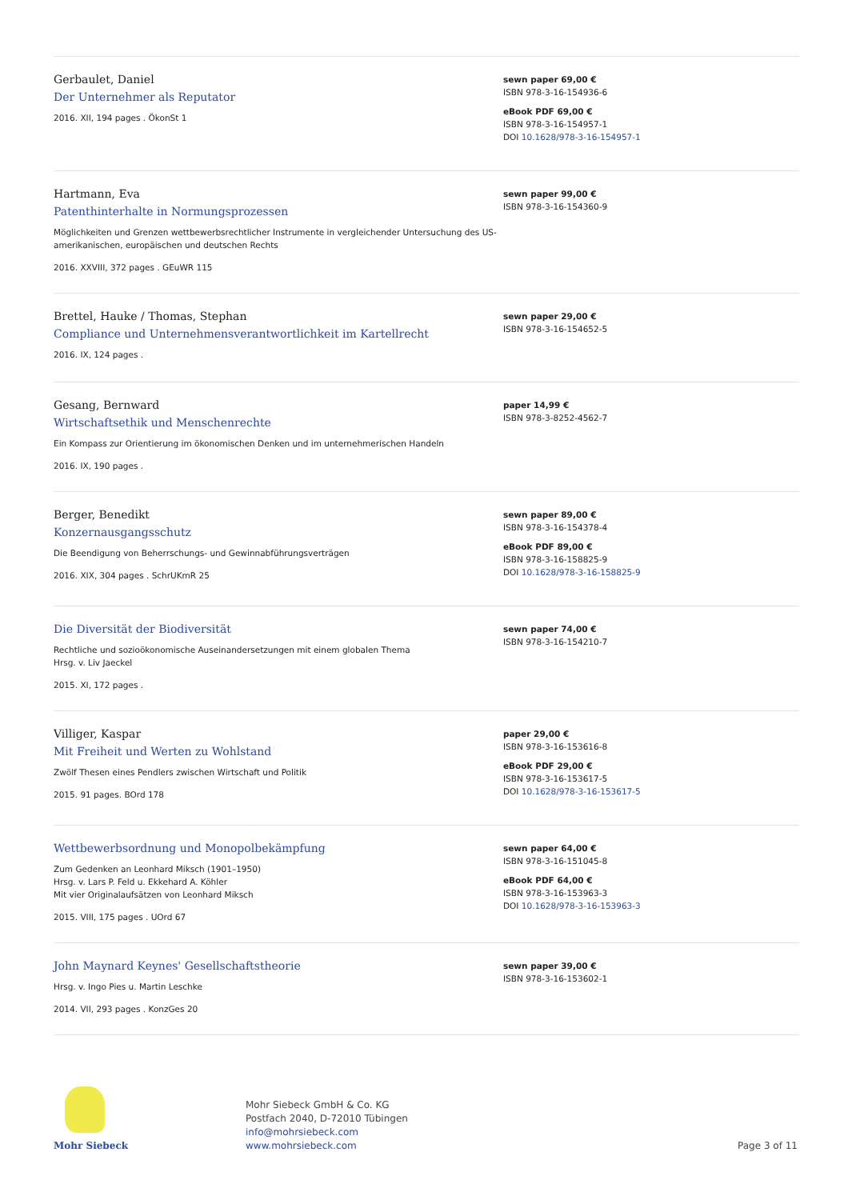Gerbaulet, Daniel
Der Unternehmer als Reputator
2016. XII, 194 pages . ÖkonSt 1
sewn paper 69,00 €
ISBN 978-3-16-154936-6
eBook PDF 69,00 €
ISBN 978-3-16-154957-1
DOI 10.1628/978-3-16-154957-1
Hartmann, Eva
Patenthinterhalte in Normungsprozessen
Möglichkeiten und Grenzen wettbewerbsrechtlicher Instrumente in vergleichender Untersuchung des US-amerikanischen, europäischen und deutschen Rechts
2016. XXVIII, 372 pages . GEuWR 115
sewn paper 99,00 €
ISBN 978-3-16-154360-9
Brettel, Hauke / Thomas, Stephan
Compliance und Unternehmensverantwortlichkeit im Kartellrecht
2016. IX, 124 pages .
sewn paper 29,00 €
ISBN 978-3-16-154652-5
Gesang, Bernward
Wirtschaftsethik und Menschenrechte
Ein Kompass zur Orientierung im ökonomischen Denken und im unternehmerischen Handeln
2016. IX, 190 pages .
paper 14,99 €
ISBN 978-3-8252-4562-7
Berger, Benedikt
Konzernausgangsschutz
Die Beendigung von Beherrschungs- und Gewinnabführungsverträgen
2016. XIX, 304 pages . SchrUKmR 25
sewn paper 89,00 €
ISBN 978-3-16-154378-4
eBook PDF 89,00 €
ISBN 978-3-16-158825-9
DOI 10.1628/978-3-16-158825-9
Die Diversität der Biodiversität
Rechtliche und sozioökonomische Auseinandersetzungen mit einem globalen Thema
Hrsg. v. Liv Jaeckel
2015. XI, 172 pages .
sewn paper 74,00 €
ISBN 978-3-16-154210-7
Villiger, Kaspar
Mit Freiheit und Werten zu Wohlstand
Zwölf Thesen eines Pendlers zwischen Wirtschaft und Politik
2015. 91 pages. BOrd 178
paper 29,00 €
ISBN 978-3-16-153616-8
eBook PDF 29,00 €
ISBN 978-3-16-153617-5
DOI 10.1628/978-3-16-153617-5
Wettbewerbsordnung und Monopolbekämpfung
Zum Gedenken an Leonhard Miksch (1901–1950)
Hrsg. v. Lars P. Feld u. Ekkehard A. Köhler
Mit vier Originalaufsätzen von Leonhard Miksch
2015. VIII, 175 pages . UOrd 67
sewn paper 64,00 €
ISBN 978-3-16-151045-8
eBook PDF 64,00 €
ISBN 978-3-16-153963-3
DOI 10.1628/978-3-16-153963-3
John Maynard Keynes' Gesellschaftstheorie
Hrsg. v. Ingo Pies u. Martin Leschke
2014. VII, 293 pages . KonzGes 20
sewn paper 39,00 €
ISBN 978-3-16-153602-1
Mohr Siebeck
Mohr Siebeck GmbH & Co. KG
Postfach 2040, D-72010 Tübingen
info@mohrsiebeck.com
www.mohrsiebeck.com
Page 3 of 11